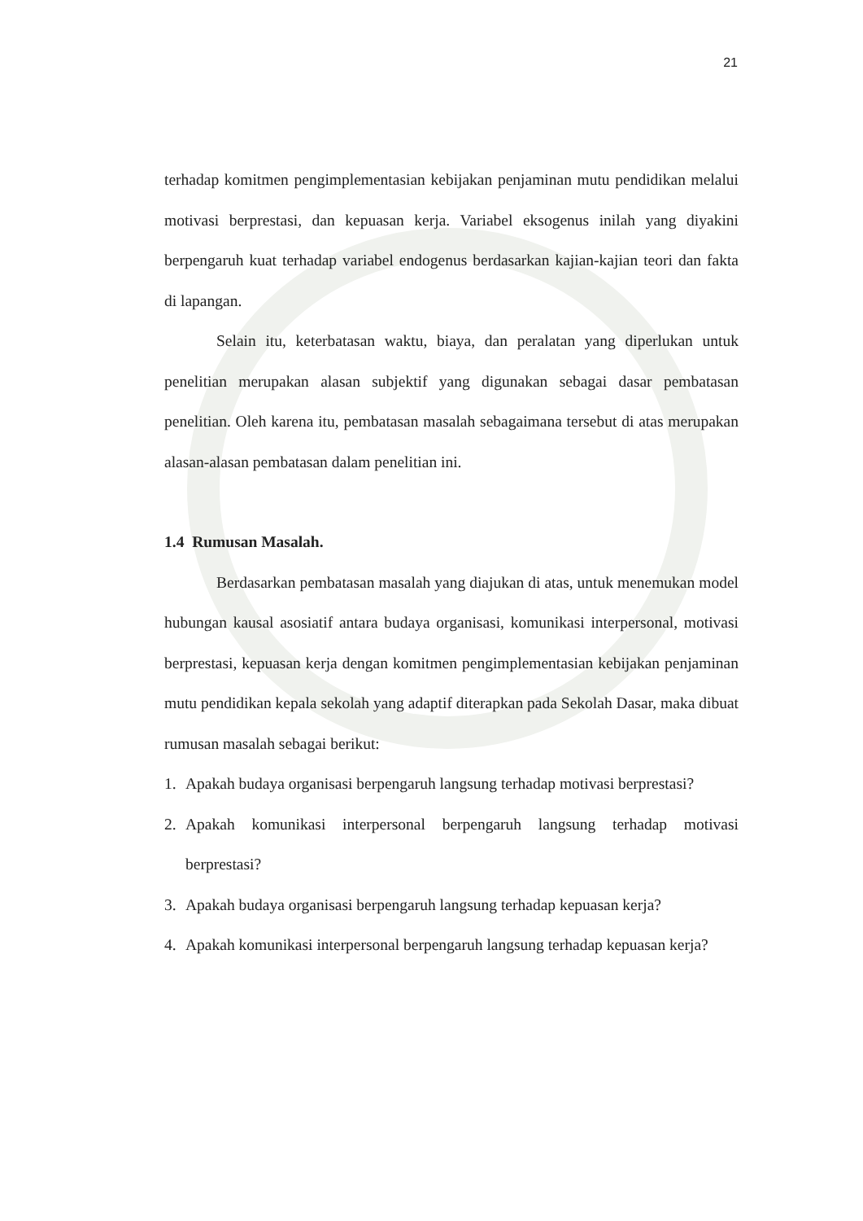21
terhadap komitmen pengimplementasian kebijakan penjaminan mutu pendidikan melalui motivasi berprestasi, dan kepuasan kerja. Variabel eksogenus inilah yang diyakini berpengaruh kuat terhadap variabel endogenus berdasarkan kajian-kajian teori dan fakta di lapangan.
Selain itu, keterbatasan waktu, biaya, dan peralatan yang diperlukan untuk penelitian merupakan alasan subjektif yang digunakan sebagai dasar pembatasan penelitian. Oleh karena itu, pembatasan masalah sebagaimana tersebut di atas merupakan alasan-alasan pembatasan dalam penelitian ini.
1.4 Rumusan Masalah.
Berdasarkan pembatasan masalah yang diajukan di atas, untuk menemukan model hubungan kausal asosiatif antara budaya organisasi, komunikasi interpersonal, motivasi berprestasi, kepuasan kerja dengan komitmen pengimplementasian kebijakan penjaminan mutu pendidikan kepala sekolah yang adaptif diterapkan pada Sekolah Dasar, maka dibuat rumusan masalah sebagai berikut:
1. Apakah budaya organisasi berpengaruh langsung terhadap motivasi berprestasi?
2. Apakah komunikasi interpersonal berpengaruh langsung terhadap motivasi berprestasi?
3. Apakah budaya organisasi berpengaruh langsung terhadap kepuasan kerja?
4. Apakah komunikasi interpersonal berpengaruh langsung terhadap kepuasan kerja?